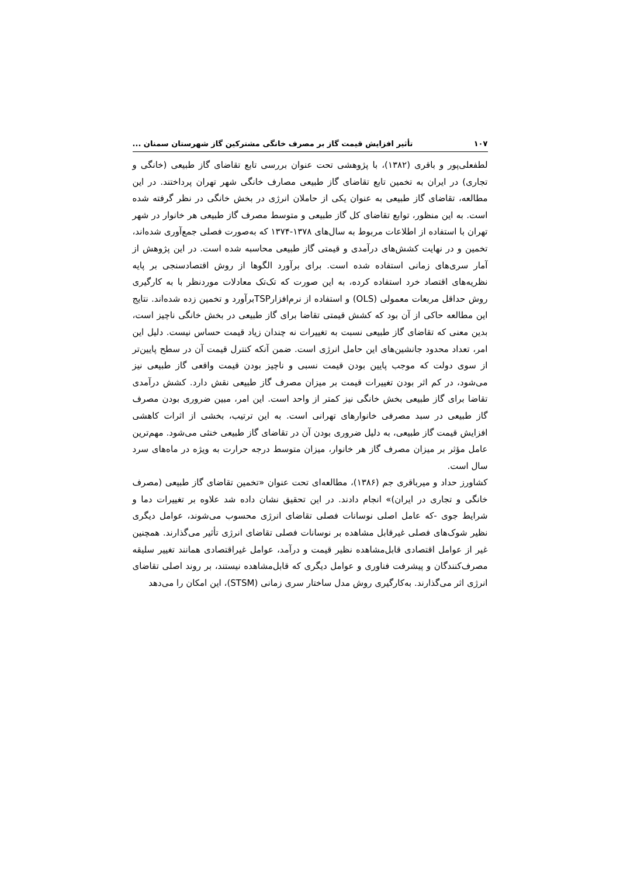۱۰۷ تأثیر افزایش قیمت گاز بر مصرف خانگی مشترکین گاز شهرستان سمنان ...
لطفعلی‌پور و باقری (۱۳۸۲)، با پژوهشی تحت عنوان بررسی تابع تقاضای گاز طبیعی (خانگی و تجاری) در ایران به تخمین تابع تقاضای گاز طبیعی مصارف خانگی شهر تهران پرداختند. در این مطالعه، تقاضای گاز طبیعی به عنوان یکی از حاملان انرژی در بخش خانگی در نظر گرفته شده است. به این منظور، توابع تقاضای کل گاز طبیعی و متوسط مصرف گاز طبیعی هر خانوار در شهر تهران با استفاده از اطلاعات مربوط به سال‌های ۱۳۷۸-۱۳۷۴ که به‌صورت فصلی جمع‌آوری شده‌اند، تخمین و در نهایت کشش‌های درآمدی و قیمتی گاز طبیعی محاسبه شده است. در این پژوهش از آمار سری‌های زمانی استفاده شده است. برای برآورد الگوها از روش اقتصادسنجی بر پایه نظریه‌های اقتصاد خرد استفاده کرده، به این صورت که تک‌تک معادلات موردنظر با به کارگیری روش حداقل مربعات معمولی (OLS) و استفاده از نرم‌افزارTSPبرآورد و تخمین زده شده‌اند. نتایج این مطالعه حاکی از آن بود که کشش قیمتی تقاضا برای گاز طبیعی در بخش خانگی ناچیز است، بدین معنی که تقاضای گاز طبیعی نسبت به تغییرات نه چندان زیاد قیمت حساس نیست. دلیل این امر، تعداد محدود جانشین‌های این حامل انرژی است. ضمن آنکه کنترل قیمت آن در سطح پایین‌تر از سوی دولت که موجب پایین بودن قیمت نسبی و ناچیز بودن قیمت واقعی گاز طبیعی نیز می‌شود، در کم اثر بودن تغییرات قیمت بر میزان مصرف گاز طبیعی نقش دارد. کشش درآمدی تقاضا برای گاز طبیعی بخش خانگی نیز کمتر از واحد است. این امر، مبین ضروری بودن مصرف گاز طبیعی در سبد مصرفی خانوارهای تهرانی است. به این ترتیب، بخشی از اثرات کاهشی افزایش قیمت گاز طبیعی، به دلیل ضروری بودن آن در تقاضای گاز طبیعی خنثی می‌شود. مهم‌ترین عامل مؤثر بر میزان مصرف گاز هر خانوار، میزان متوسط درجه حرارت به ویژه در ماه‌های سرد سال است.
کشاورز حداد و میرباقری جم (۱۳۸۶)، مطالعه‌ای تحت عنوان «تخمین تقاضای گاز طبیعی (مصرف خانگی و تجاری در ایران)» انجام دادند. در این تحقیق نشان داده شد علاوه بر تغییرات دما و شرایط جوی -که عامل اصلی نوسانات فصلی تقاضای انرژی محسوب می‌شوند، عوامل دیگری نظیر شوک‌های فصلی غیرقابل مشاهده بر نوسانات فصلی تقاضای انرژی تأثیر می‌گذارند. همچنین غیر از عوامل اقتصادی قابل‌مشاهده نظیر قیمت و درآمد، عوامل غیراقتصادی همانند تغییر سلیقه مصرف‌کنندگان و پیشرفت فناوری و عوامل دیگری که قابل‌مشاهده نیستند، بر روند اصلی تقاضای انرژی اثر می‌گذارند. به‌کارگیری روش مدل ساختار سری زمانی (STSM)، این امکان را می‌دهد